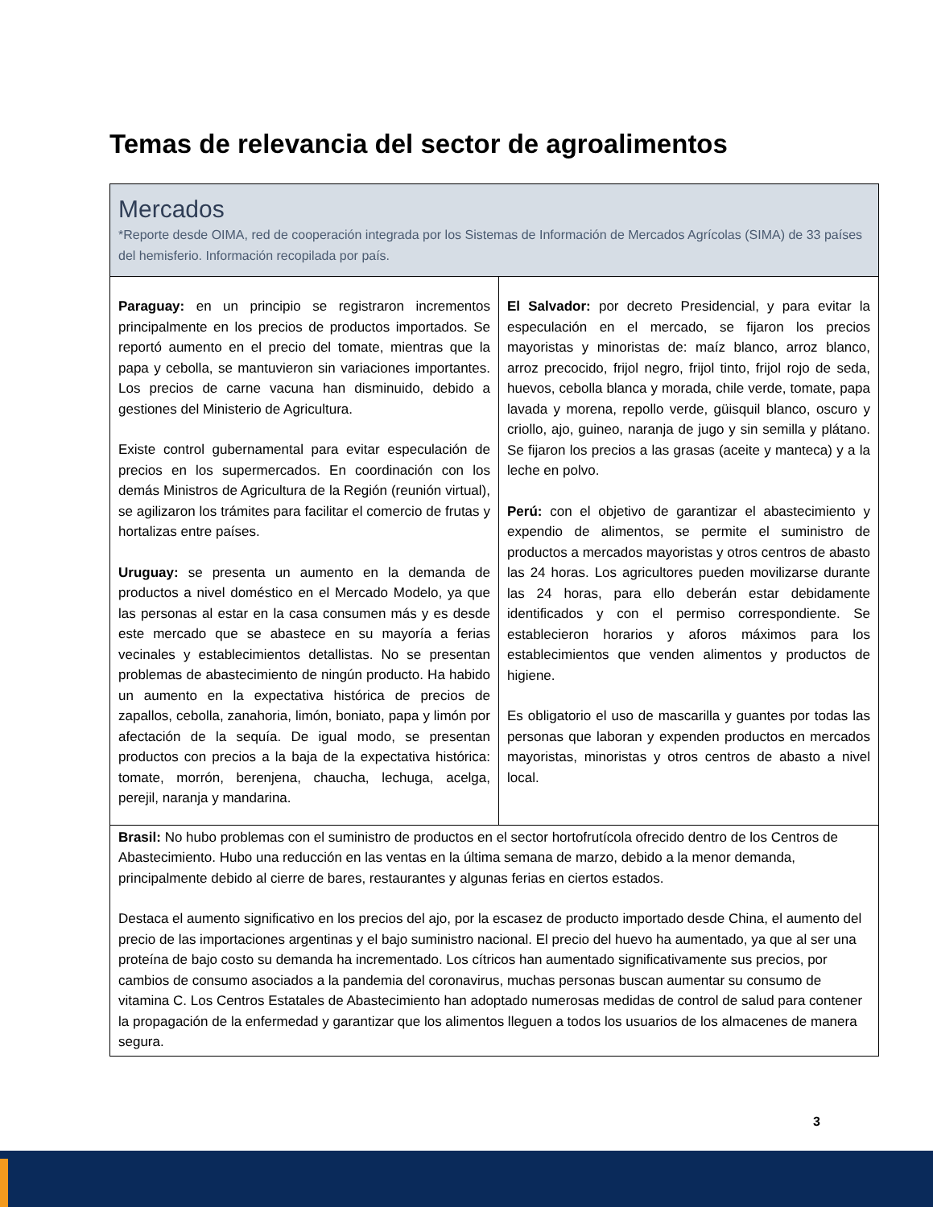Temas de relevancia del sector de agroalimentos
Mercados
*Reporte desde OIMA, red de cooperación integrada por los Sistemas de Información de Mercados Agrícolas (SIMA) de 33 países del hemisferio. Información recopilada por país.
| Paraguay: en un principio se registraron incrementos principalmente en los precios de productos importados. Se reportó aumento en el precio del tomate, mientras que la papa y cebolla, se mantuvieron sin variaciones importantes. Los precios de carne vacuna han disminuido, debido a gestiones del Ministerio de Agricultura. Existe control gubernamental para evitar especulación de precios en los supermercados. En coordinación con los demás Ministros de Agricultura de la Región (reunión virtual), se agilizaron los trámites para facilitar el comercio de frutas y hortalizas entre países. Uruguay: se presenta un aumento en la demanda de productos a nivel doméstico en el Mercado Modelo, ya que las personas al estar en la casa consumen más y es desde este mercado que se abastece en su mayoría a ferias vecinales y establecimientos detallistas. No se presentan problemas de abastecimiento de ningún producto. Ha habido un aumento en la expectativa histórica de precios de zapallos, cebolla, zanahoria, limón, boniato, papa y limón por afectación de la sequía. De igual modo, se presentan productos con precios a la baja de la expectativa histórica: tomate, morrón, berenjena, chaucha, lechuga, acelga, perejil, naranja y mandarina. | El Salvador: por decreto Presidencial, y para evitar la especulación en el mercado, se fijaron los precios mayoristas y minoristas de: maíz blanco, arroz blanco, arroz precocido, frijol negro, frijol tinto, frijol rojo de seda, huevos, cebolla blanca y morada, chile verde, tomate, papa lavada y morena, repollo verde, güisquil blanco, oscuro y criollo, ajo, guineo, naranja de jugo y sin semilla y plátano. Se fijaron los precios a las grasas (aceite y manteca) y a la leche en polvo. Perú: con el objetivo de garantizar el abastecimiento y expendio de alimentos, se permite el suministro de productos a mercados mayoristas y otros centros de abasto las 24 horas. Los agricultores pueden movilizarse durante las 24 horas, para ello deberán estar debidamente identificados y con el permiso correspondiente. Se establecieron horarios y aforos máximos para los establecimientos que venden alimentos y productos de higiene. Es obligatorio el uso de mascarilla y guantes por todas las personas que laboran y expenden productos en mercados mayoristas, minoristas y otros centros de abasto a nivel local. |
| Brasil: No hubo problemas con el suministro de productos en el sector hortofrutícola ofrecido dentro de los Centros de Abastecimiento. Hubo una reducción en las ventas en la última semana de marzo, debido a la menor demanda, principalmente debido al cierre de bares, restaurantes y algunas ferias en ciertos estados. Destaca el aumento significativo en los precios del ajo, por la escasez de producto importado desde China, el aumento del precio de las importaciones argentinas y el bajo suministro nacional. El precio del huevo ha aumentado, ya que al ser una proteína de bajo costo su demanda ha incrementado. Los cítricos han aumentado significativamente sus precios, por cambios de consumo asociados a la pandemia del coronavirus, muchas personas buscan aumentar su consumo de vitamina C. Los Centros Estatales de Abastecimiento han adoptado numerosas medidas de control de salud para contener la propagación de la enfermedad y garantizar que los alimentos lleguen a todos los usuarios de los almacenes de manera segura. | |
3